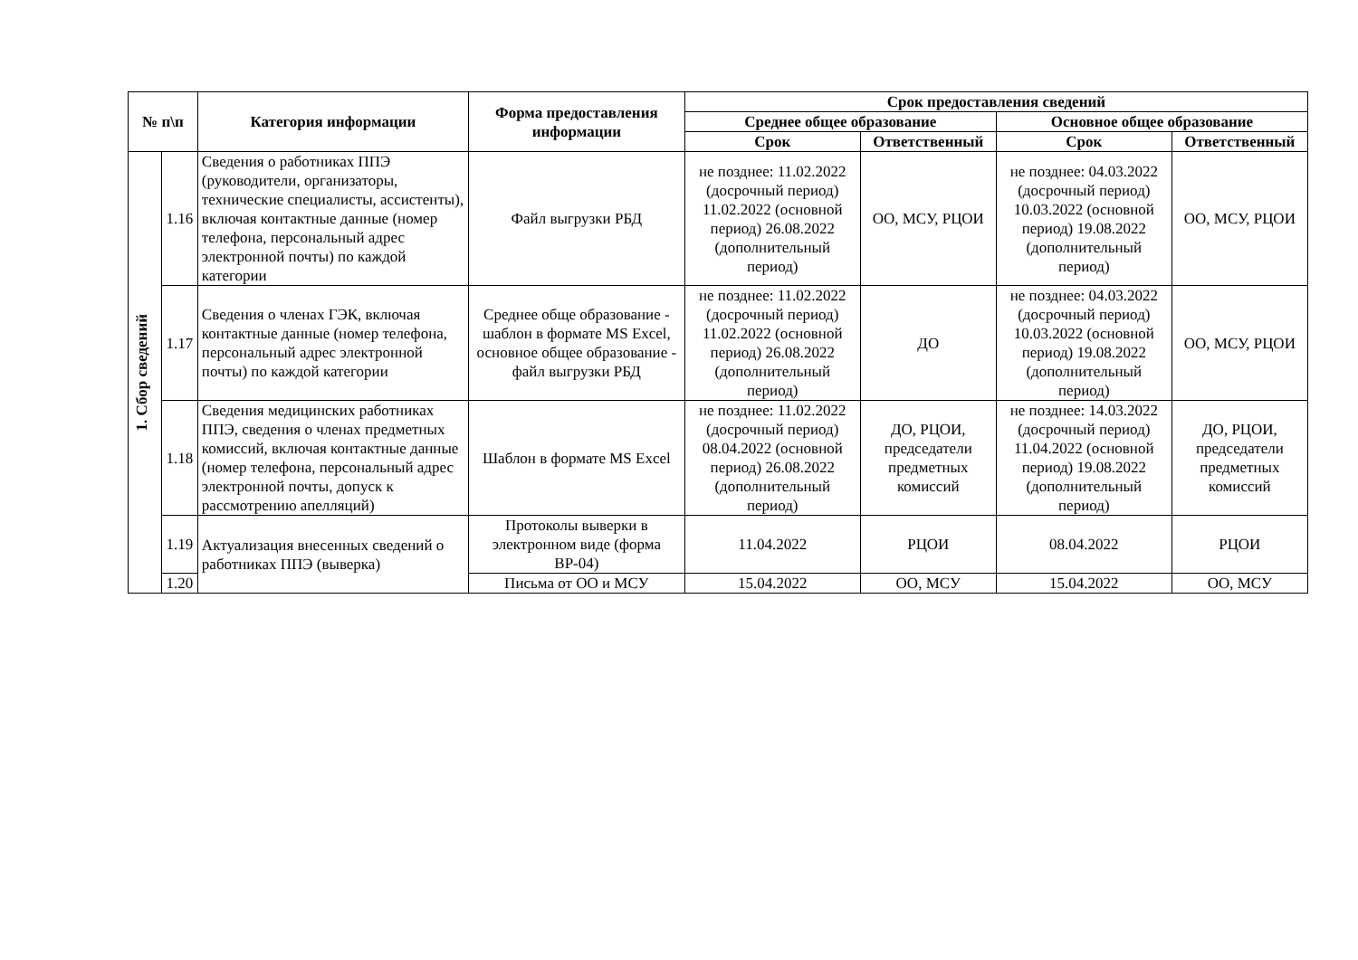| № п\п | | Категория информации | Форма предоставления информации | Срок предоставления сведений | | | |
| --- | --- | --- | --- | --- | --- | --- | --- |
| | | | | Среднее общее образование | | Основное общее образование | |
| | | | | Срок | Ответственный | Срок | Ответственный |
| 1. Сбор сведений | 1.16 | Сведения о работниках ППЭ (руководители, организаторы, технические специалисты, ассистенты), включая контактные данные (номер телефона, персональный адрес электронной почты) по каждой категории | Файл выгрузки РБД | не позднее: 11.02.2022 (досрочный период) 11.02.2022 (основной период) 26.08.2022 (дополнительный период) | ОО, МСУ, РЦОИ | не позднее: 04.03.2022 (досрочный период) 10.03.2022 (основной период) 19.08.2022 (дополнительный период) | ОО, МСУ, РЦОИ |
| | 1.17 | Сведения о членах ГЭК, включая контактные данные (номер телефона, персональный адрес электронной почты) по каждой категории | Среднее обще образование - шаблон в формате MS Excel, основное общее образование - файл выгрузки РБД | не позднее: 11.02.2022 (досрочный период) 11.02.2022 (основной период) 26.08.2022 (дополнительный период) | ДО | не позднее: 04.03.2022 (досрочный период) 10.03.2022 (основной период) 19.08.2022 (дополнительный период) | ОО, МСУ, РЦОИ |
| | 1.18 | Сведения медицинских работниках ППЭ, сведения о членах предметных комиссий, включая контактные данные (номер телефона, персональный адрес электронной почты, допуск к рассмотрению апелляций) | Шаблон в формате MS Excel | не позднее: 11.02.2022 (досрочный период) 08.04.2022 (основной период) 26.08.2022 (дополнительный период) | ДО, РЦОИ, председатели предметных комиссий | не позднее: 14.03.2022 (досрочный период) 11.04.2022 (основной период) 19.08.2022 (дополнительный период) | ДО, РЦОИ, председатели предметных комиссий |
| | 1.19 | Актуализация внесенных сведений о работниках ППЭ (выверка) | Протоколы выверки в электронном виде (форма ВР-04) | 11.04.2022 | РЦОИ | 08.04.2022 | РЦОИ |
| | 1.20 | | Письма от ОО и МСУ | 15.04.2022 | ОО, МСУ | 15.04.2022 | ОО, МСУ |